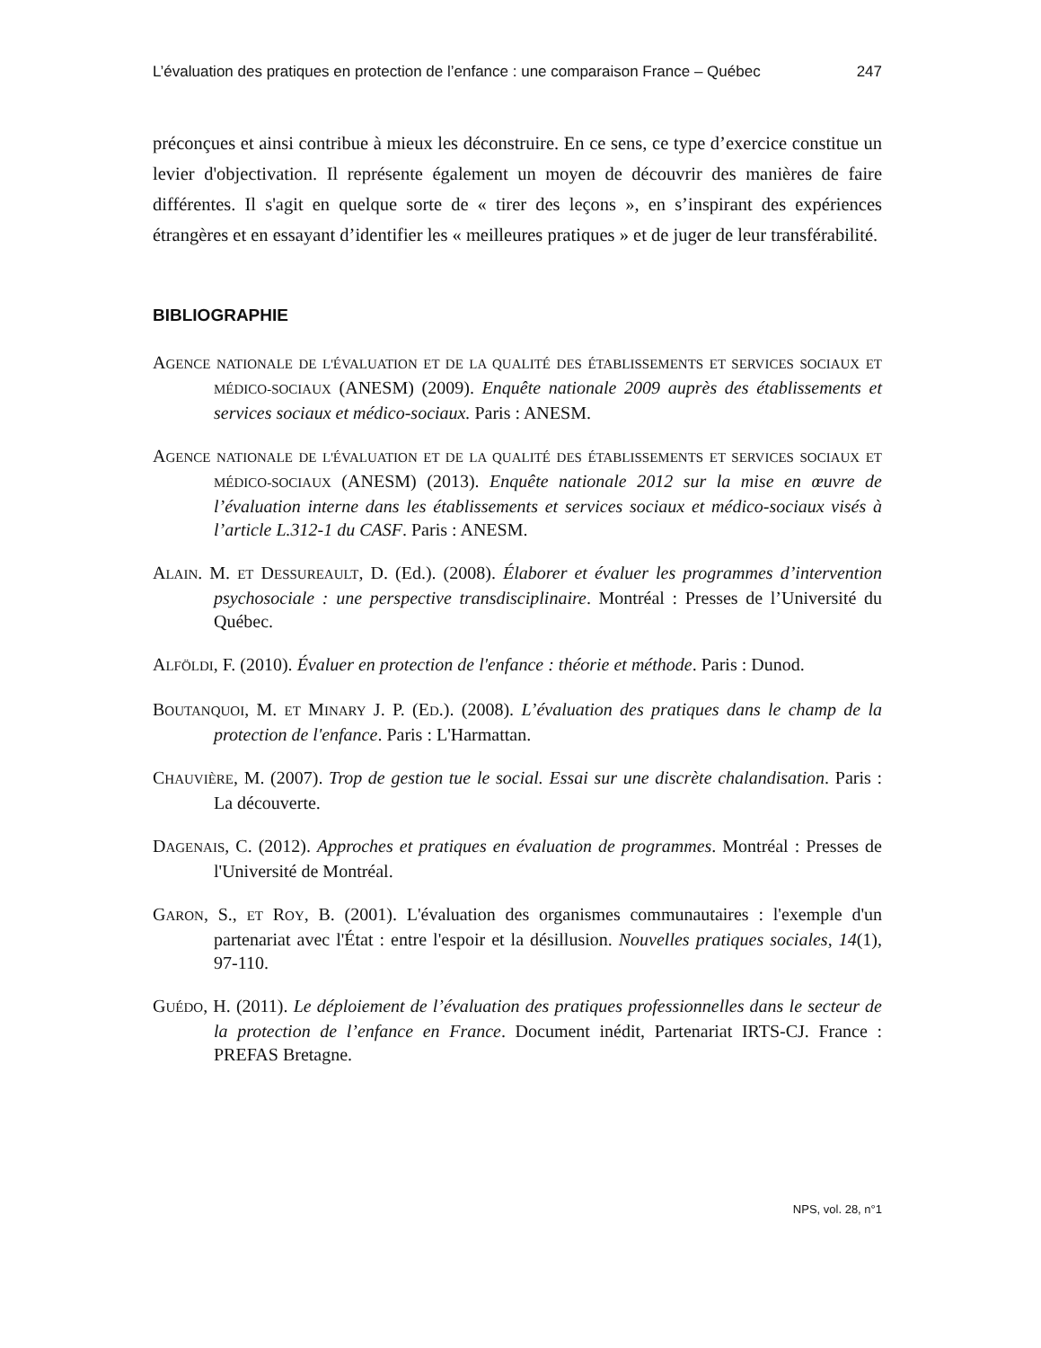L’évaluation des pratiques en protection de l’enfance : une comparaison France – Québec 247
préconçues et ainsi contribue à mieux les déconstruire. En ce sens, ce type d’exercice constitue un levier d'objectivation. Il représente également un moyen de découvrir des manières de faire différentes. Il s'agit en quelque sorte de « tirer des leçons », en s’inspirant des expériences étrangères et en essayant d’identifier les « meilleures pratiques » et de juger de leur transférabilité.
BIBLIOGRAPHIE
AGENCE NATIONALE DE L'ÉVALUATION ET DE LA QUALITÉ DES ÉTABLISSEMENTS ET SERVICES SOCIAUX ET MÉDICO-SOCIAUX (ANESM) (2009). Enquête nationale 2009 auprès des établissements et services sociaux et médico-sociaux. Paris : ANESM.
AGENCE NATIONALE DE L'ÉVALUATION ET DE LA QUALITÉ DES ÉTABLISSEMENTS ET SERVICES SOCIAUX ET MÉDICO-SOCIAUX (ANESM) (2013). Enquête nationale 2012 sur la mise en œuvre de l’évaluation interne dans les établissements et services sociaux et médico-sociaux visés à l’article L.312-1 du CASF. Paris : ANESM.
ALAIN. M. ET DESSUREAULT, D. (Ed.). (2008). Élaborer et évaluer les programmes d’intervention psychosociale : une perspective transdisciplinaire. Montréal : Presses de l’Université du Québec.
ALFÖLDI, F. (2010). Évaluer en protection de l'enfance : théorie et méthode. Paris : Dunod.
BOUTANQUOI, M. ET MINARY J. P. (ED.). (2008). L’évaluation des pratiques dans le champ de la protection de l'enfance. Paris : L'Harmattan.
CHAUVIÈRE, M. (2007). Trop de gestion tue le social. Essai sur une discrète chalandisation. Paris : La découverte.
DAGENAIS, C. (2012). Approches et pratiques en évaluation de programmes. Montréal : Presses de l'Université de Montréal.
GARON, S., ET ROY, B. (2001). L'évaluation des organismes communautaires : l'exemple d'un partenariat avec l'État : entre l'espoir et la désillusion. Nouvelles pratiques sociales, 14(1), 97-110.
GUÉDO, H. (2011). Le déploiement de l’évaluation des pratiques professionnelles dans le secteur de la protection de l’enfance en France. Document inédit, Partenariat IRTS-CJ. France : PREFAS Bretagne.
NPS, vol. 28, n°1